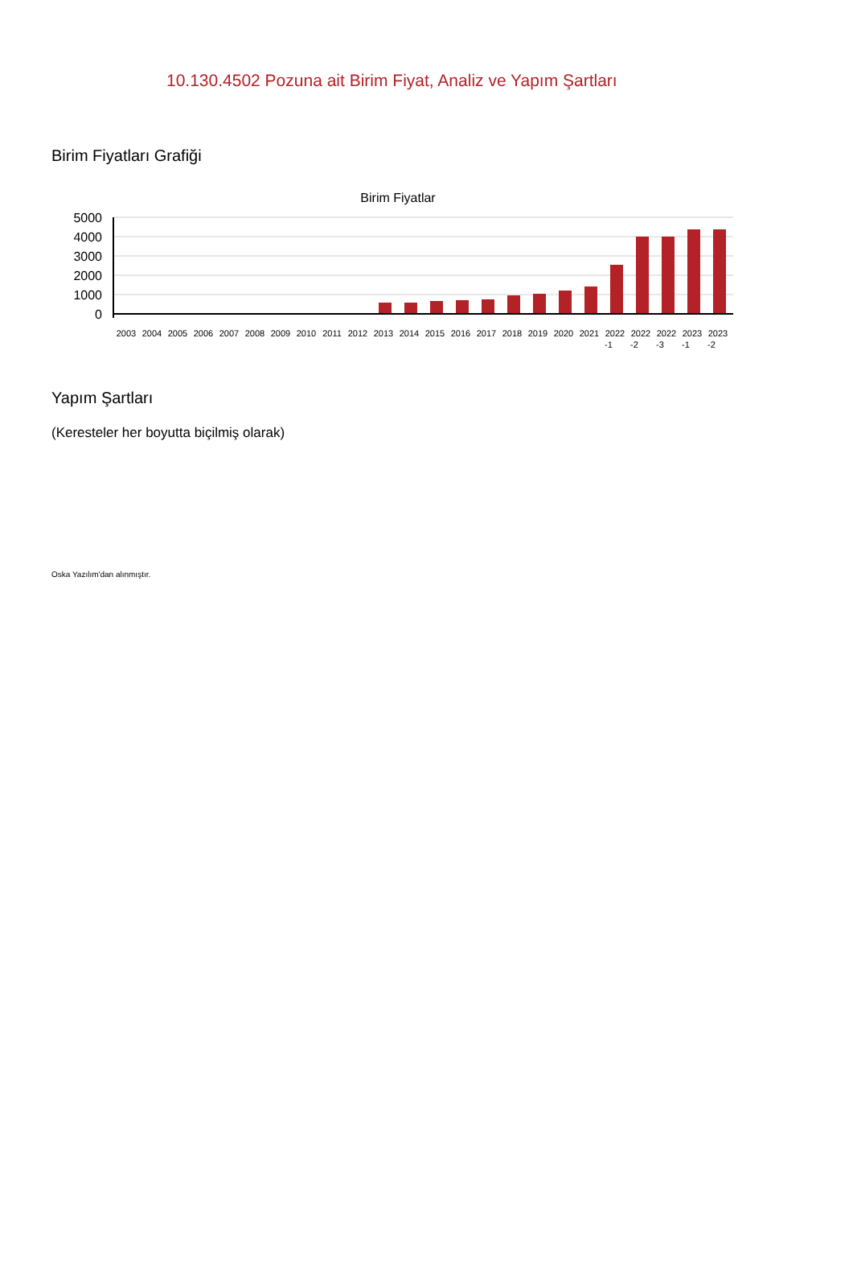10.130.4502 Pozuna ait Birim Fiyat, Analiz ve Yapım Şartları
Birim Fiyatları Grafiği
Birim Fiyatlar
5000
4000
3000
2000
1000
0
2003
2004
2005
2006
2007
2008
2009
2010
2011
2012
2013
2014
2015
2016
2017
2018
2019
2020
2021
2022
2022
2022
2023
2023
-1
-2
-3
-1
-2
Yapım Şartları
(Keresteler her boyutta biçilmiş olarak)
Oska Yazılım'dan alınmıştır.